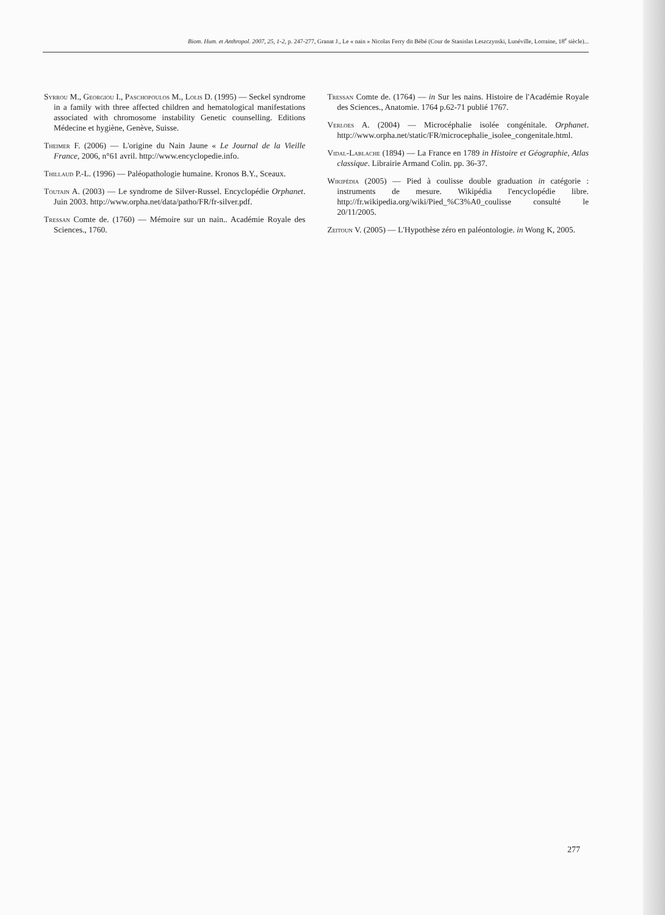Biom. Hum. et Anthropol. 2007, 25, 1-2, p. 247-277, Granat J., Le « nain » Nicolas Ferry dit Bébé (Cour de Stanislas Leszczynski, Lunéville, Lorraine, 18<sup>e</sup> siècle)...
Syrrou M., Georgiou I., Paschopoulos M., Lolis D. (1995) — Seckel syndrome in a family with three affected children and hematological manifestations associated with chromosome instability Genetic counselling. Editions Médecine et hygiène, Genève, Suisse.
Theimer F. (2006) — L'origine du Nain Jaune « Le Journal de la Vieille France, 2006, n°61 avril. http://www.encyclopedie.info.
Thillaud P.-L. (1996) — Paléopathologie humaine. Kronos B.Y., Sceaux.
Toutain A. (2003) — Le syndrome de Silver-Russel. Encyclopédie Orphanet. Juin 2003. http://www.orpha.net/data/patho/FR/fr-silver.pdf.
Tressan Comte de. (1760) — Mémoire sur un nain.. Académie Royale des Sciences., 1760.
Tressan Comte de. (1764) — in Sur les nains. Histoire de l'Académie Royale des Sciences., Anatomie. 1764 p.62-71 publié 1767.
Verloes A. (2004) — Microcéphalie isolée congénitale. Orphanet. http://www.orpha.net/static/FR/microcephalie_isolee_congenitale.html.
Vidal-Lablache (1894) — La France en 1789 in Histoire et Géographie, Atlas classique. Librairie Armand Colin. pp. 36-37.
Wikipédia (2005) — Pied à coulisse double graduation in catégorie : instruments de mesure. Wikipédia l'encyclopédie libre. http://fr.wikipedia.org/wiki/Pied_%C3%A0_coulisse consulté le 20/11/2005.
Zeitoun V. (2005) — L'Hypothèse zéro en paléontologie. in Wong K, 2005.
277